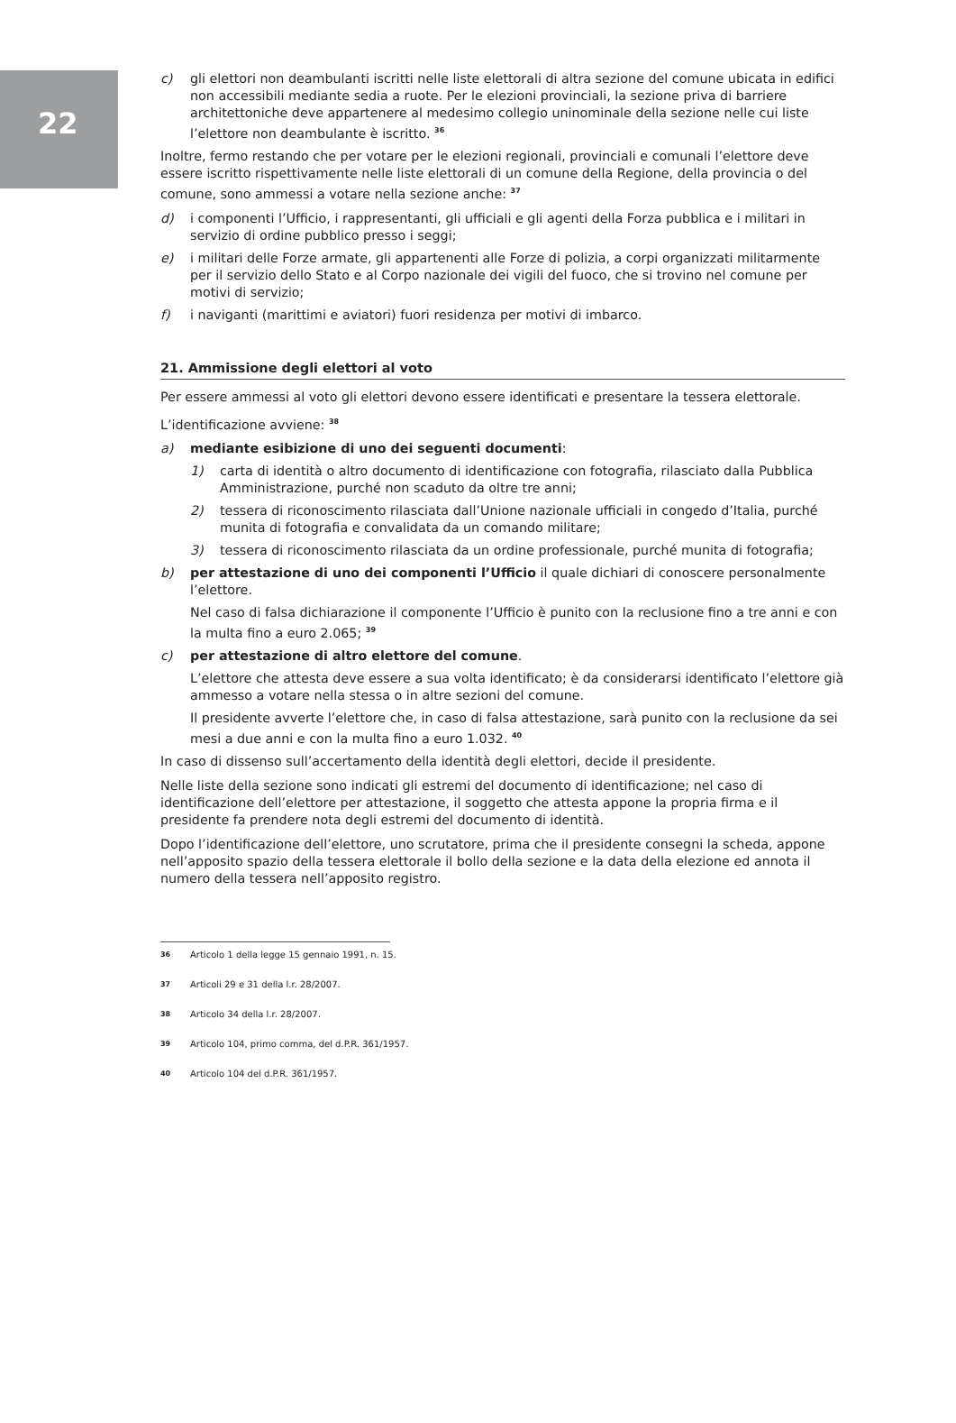22
c) gli elettori non deambulanti iscritti nelle liste elettorali di altra sezione del comune ubicata in edifici non accessibili mediante sedia a ruote. Per le elezioni provinciali, la sezione priva di barriere architettoniche deve appartenere al medesimo collegio uninominale della sezione nelle cui liste l’elettore non deambulante è iscritto. <sup>36</sup>
Inoltre, fermo restando che per votare per le elezioni regionali, provinciali e comunali l’elettore deve essere iscritto rispettivamente nelle liste elettorali di un comune della Regione, della provincia o del comune, sono ammessi a votare nella sezione anche: <sup>37</sup>
d) i componenti l’Ufficio, i rappresentanti, gli ufficiali e gli agenti della Forza pubblica e i militari in servizio di ordine pubblico presso i seggi;
e) i militari delle Forze armate, gli appartenenti alle Forze di polizia, a corpi organizzati militarmente per il servizio dello Stato e al Corpo nazionale dei vigili del fuoco, che si trovino nel comune per motivi di servizio;
f) i naviganti (marittimi e aviatori) fuori residenza per motivi di imbarco.
21. Ammissione degli elettori al voto
Per essere ammessi al voto gli elettori devono essere identificati e presentare la tessera elettorale.
L’identificazione avviene: <sup>38</sup>
a) mediante esibizione di uno dei seguenti documenti:
1) carta di identità o altro documento di identificazione con fotografia, rilasciato dalla Pubblica Amministrazione, purché non scaduto da oltre tre anni;
2) tessera di riconoscimento rilasciata dall’Unione nazionale ufficiali in congedo d’Italia, purché munita di fotografia e convalidata da un comando militare;
3) tessera di riconoscimento rilasciata da un ordine professionale, purché munita di fotografia;
b) per attestazione di uno dei componenti l’Ufficio il quale dichiari di conoscere personalmente l’elettore.
Nel caso di falsa dichiarazione il componente l’Ufficio è punito con la reclusione fino a tre anni e con la multa fino a euro 2.065; <sup>39</sup>
c) per attestazione di altro elettore del comune.
L’elettore che attesta deve essere a sua volta identificato; è da considerarsi identificato l’elettore già ammesso a votare nella stessa o in altre sezioni del comune.
Il presidente avverte l’elettore che, in caso di falsa attestazione, sarà punito con la reclusione da sei mesi a due anni e con la multa fino a euro 1.032. <sup>40</sup>
In caso di dissenso sull’accertamento della identità degli elettori, decide il presidente.
Nelle liste della sezione sono indicati gli estremi del documento di identificazione; nel caso di identificazione dell’elettore per attestazione, il soggetto che attesta appone la propria firma e il presidente fa prendere nota degli estremi del documento di identità.
Dopo l’identificazione dell’elettore, uno scrutatore, prima che il presidente consegni la scheda, appone nell’apposito spazio della tessera elettorale il bollo della sezione e la data della elezione ed annota il numero della tessera nell’apposito registro.
36 Articolo 1 della legge 15 gennaio 1991, n. 15.
37 Articoli 29 e 31 della l.r. 28/2007.
38 Articolo 34 della l.r. 28/2007.
39 Articolo 104, primo comma, del d.P.R. 361/1957.
40 Articolo 104 del d.P.R. 361/1957.